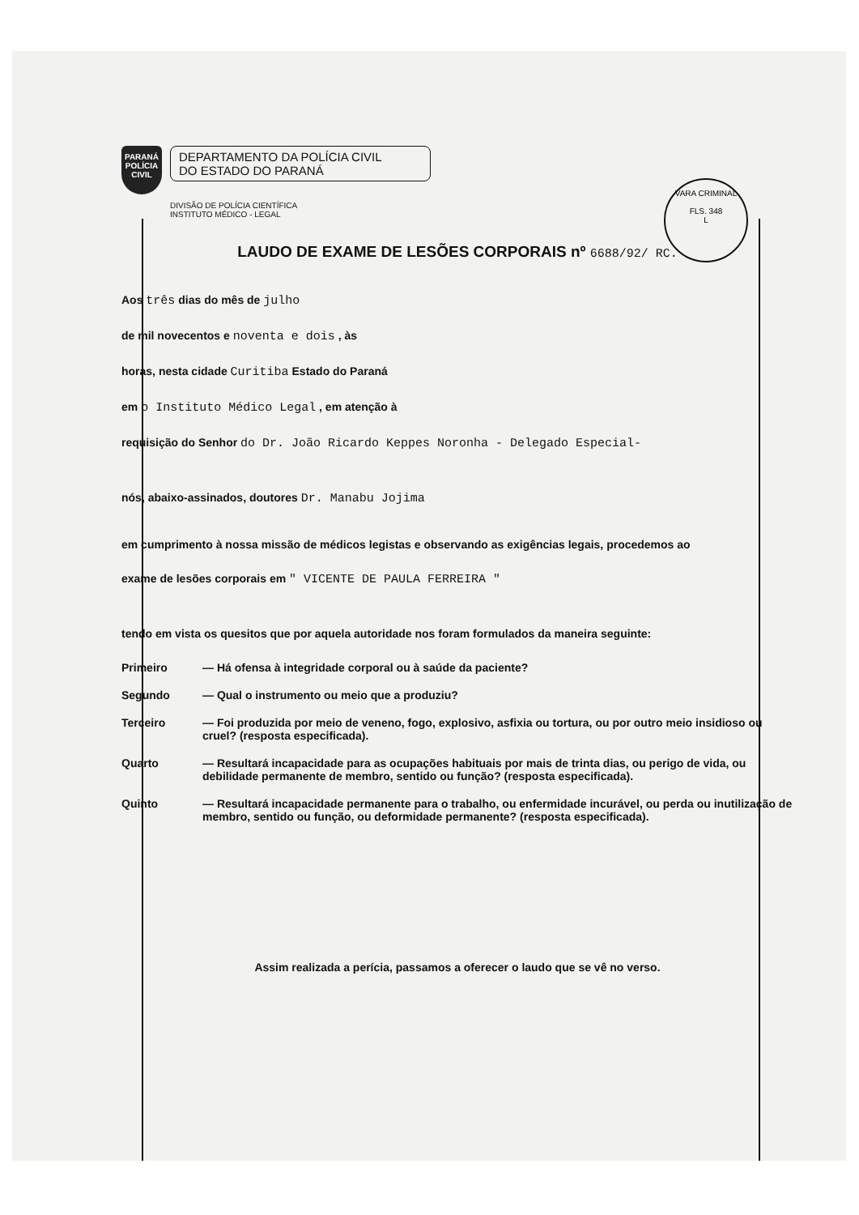VARA CRIMINAL
FLS. 348
L
PARANÁ POLÍCIA CIVIL
DEPARTAMENTO DA POLÍCIA CIVIL
DO ESTADO DO PARANÁ
DIVISÃO DE POLÍCIA CIENTÍFICA
INSTITUTO MÉDICO - LEGAL
LAUDO DE EXAME DE LESÕES CORPORAIS nº 6688/92/ RC.
Aos três dias do mês de julho
de mil novecentos e noventa e dois , às
horas, nesta cidade Curitiba Estado do Paraná
em o Instituto Médico Legal , em atenção à
requisição do Senhor do Dr. João Ricardo Keppes Noronha - Delegado Especial-
nós, abaixo-assinados, doutores Dr. Manabu Jojima
em cumprimento à nossa missão de médicos legistas e observando as exigências legais, procedemos ao
exame de lesões corporais em " VICENTE DE PAULA FERREIRA "
tendo em vista os quesitos que por aquela autoridade nos foram formulados da maneira seguinte:
Primeiro — Há ofensa à integridade corporal ou à saúde da paciente?
Segundo — Qual o instrumento ou meio que a produziu?
Terceiro — Foi produzida por meio de veneno, fogo, explosivo, asfixia ou tortura, ou por outro meio insidioso ou cruel? (resposta especificada).
Quarto — Resultará incapacidade para as ocupações habituais por mais de trinta dias, ou perigo de vida, ou debilidade permanente de membro, sentido ou função? (resposta especificada).
Quinto — Resultará incapacidade permanente para o trabalho, ou enfermidade incurável, ou perda ou inutilização de membro, sentido ou função, ou deformidade permanente? (resposta especificada).
Assim realizada a perícia, passamos a oferecer o laudo que se vê no verso.